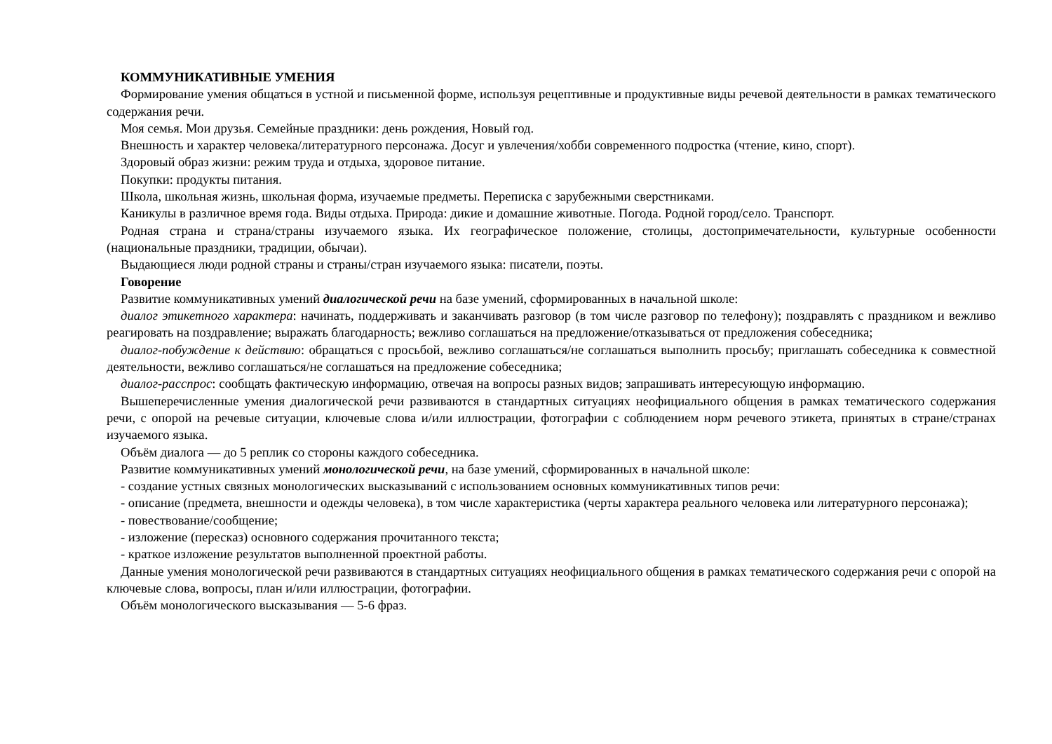КОММУНИКАТИВНЫЕ УМЕНИЯ
Формирование умения общаться в устной и письменной форме, используя рецептивные и продуктивные виды речевой деятельности в рамках тематического содержания речи.
Моя семья. Мои друзья. Семейные праздники: день рождения, Новый год.
Внешность и характер человека/литературного персонажа. Досуг и увлечения/хобби современного подростка (чтение, кино, спорт).
Здоровый образ жизни: режим труда и отдыха, здоровое питание.
Покупки: продукты питания.
Школа, школьная жизнь, школьная форма, изучаемые предметы. Переписка с зарубежными сверстниками.
Каникулы в различное время года. Виды отдыха. Природа: дикие и домашние животные. Погода. Родной город/село. Транспорт.
Родная страна и страна/страны изучаемого языка. Их географическое положение, столицы, достопримечательности, культурные особенности (национальные праздники, традиции, обычаи).
Выдающиеся люди родной страны и страны/стран изучаемого языка: писатели, поэты.
Говорение
Развитие коммуникативных умений диалогической речи на базе умений, сформированных в начальной школе:
диалог этикетного характера: начинать, поддерживать и заканчивать разговор (в том числе разговор по телефону); поздравлять с праздником и вежливо реагировать на поздравление; выражать благодарность; вежливо соглашаться на предложение/отказываться от предложения собеседника;
диалог-побуждение к действию: обращаться с просьбой, вежливо соглашаться/не соглашаться выполнить просьбу; приглашать собеседника к совместной деятельности, вежливо соглашаться/не соглашаться на предложение собеседника;
диалог-расспрос: сообщать фактическую информацию, отвечая на вопросы разных видов; запрашивать интересующую информацию.
Вышеперечисленные умения диалогической речи развиваются в стандартных ситуациях неофициального общения в рамках тематического содержания речи, с опорой на речевые ситуации, ключевые слова и/или иллюстрации, фотографии с соблюдением норм речевого этикета, принятых в стране/странах изучаемого языка.
Объём диалога — до 5 реплик со стороны каждого собеседника.
Развитие коммуникативных умений монологической речи, на базе умений, сформированных в начальной школе:
- создание устных связных монологических высказываний с использованием основных коммуникативных типов речи:
- описание (предмета, внешности и одежды человека), в том числе характеристика (черты характера реального человека или литературного персонажа);
- повествование/сообщение;
- изложение (пересказ) основного содержания прочитанного текста;
- краткое изложение результатов выполненной проектной работы.
Данные умения монологической речи развиваются в стандартных ситуациях неофициального общения в рамках тематического содержания речи с опорой на ключевые слова, вопросы, план и/или иллюстрации, фотографии.
Объём монологического высказывания — 5-6 фраз.